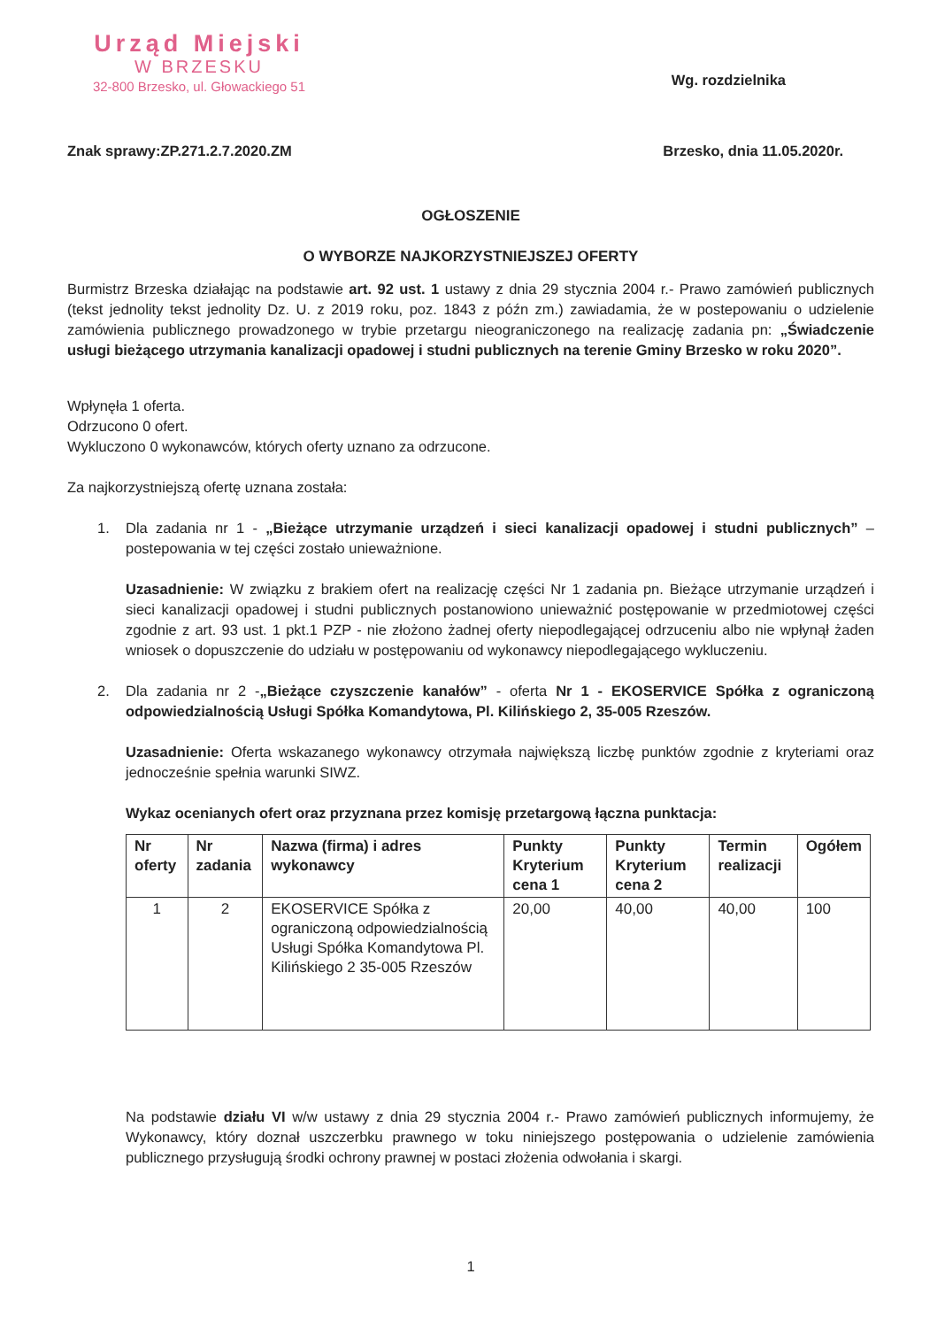Urząd Miejski
W BRZESKU
32-800 Brzesko, ul. Głowackiego 51
Wg. rozdzielnika
Znak sprawy:ZP.271.2.7.2020.ZM Brzesko, dnia 11.05.2020r.
OGŁOSZENIE
O WYBORZE NAJKORZYSTNIEJSZEJ OFERTY
Burmistrz Brzeska działając na podstawie art. 92 ust. 1 ustawy z dnia 29 stycznia 2004 r.- Prawo zamówień publicznych (tekst jednolity tekst jednolity Dz. U. z 2019 roku, poz. 1843 z późn zm.) zawiadamia, że w postepowaniu o udzielenie zamówienia publicznego prowadzonego w trybie przetargu nieograniczonego na realizację zadania pn: „Świadczenie usługi bieżącego utrzymania kanalizacji opadowej i studni publicznych na terenie Gminy Brzesko w roku 2020”.
Wpłynęła 1 oferta.
Odrzucono 0 ofert.
Wykluczono 0 wykonawców, których oferty uznano za odrzucone.
Za najkorzystniejszą ofertę uznana została:
1. Dla zadania nr 1 - „Bieżące utrzymanie urządzeń i sieci kanalizacji opadowej i studni publicznych” – postepowania w tej części zostało unieważnione.
Uzasadnienie: W związku z brakiem ofert na realizację części Nr 1 zadania pn. Bieżące utrzymanie urządzeń i sieci kanalizacji opadowej i studni publicznych postanowiono unieważnić postępowanie w przedmiotowej części zgodnie z art. 93 ust. 1 pkt.1 PZP - nie złożono żadnej oferty niepodlegającej odrzuceniu albo nie wpłynął żaden wniosek o dopuszczenie do udziału w postępowaniu od wykonawcy niepodlegającego wykluczeniu.
2. Dla zadania nr 2 -„Bieżące czyszczenie kanałów” - oferta Nr 1 - EKOSERVICE Spółka z ograniczoną odpowiedzialnością Usługi Spółka Komandytowa, Pl. Kilińskiego 2, 35-005 Rzeszów.
Uzasadnienie: Oferta wskazanego wykonawcy otrzymała największą liczbę punktów zgodnie z kryteriami oraz jednocześnie spełnia warunki SIWZ.
Wykaz ocenianych ofert oraz przyznana przez komisję przetargową łączna punktacja:
| Nr oferty | Nr zadania | Nazwa (firma) i adres wykonawcy | Punkty Kryterium cena 1 | Punkty Kryterium cena 2 | Termin realizacji | Ogółem |
| --- | --- | --- | --- | --- | --- | --- |
| 1 | 2 | EKOSERVICE Spółka z ograniczoną odpowiedzialnością Usługi Spółka Komandytowa Pl. Kilińskiego 2 35-005 Rzeszów | 20,00 | 40,00 | 40,00 | 100 |
Na podstawie działu VI w/w ustawy z dnia 29 stycznia 2004 r.- Prawo zamówień publicznych informujemy, że Wykonawcy, który doznał uszczerbku prawnego w toku niniejszego postępowania o udzielenie zamówienia publicznego przysługują środki ochrony prawnej w postaci złożenia odwołania i skargi.
1